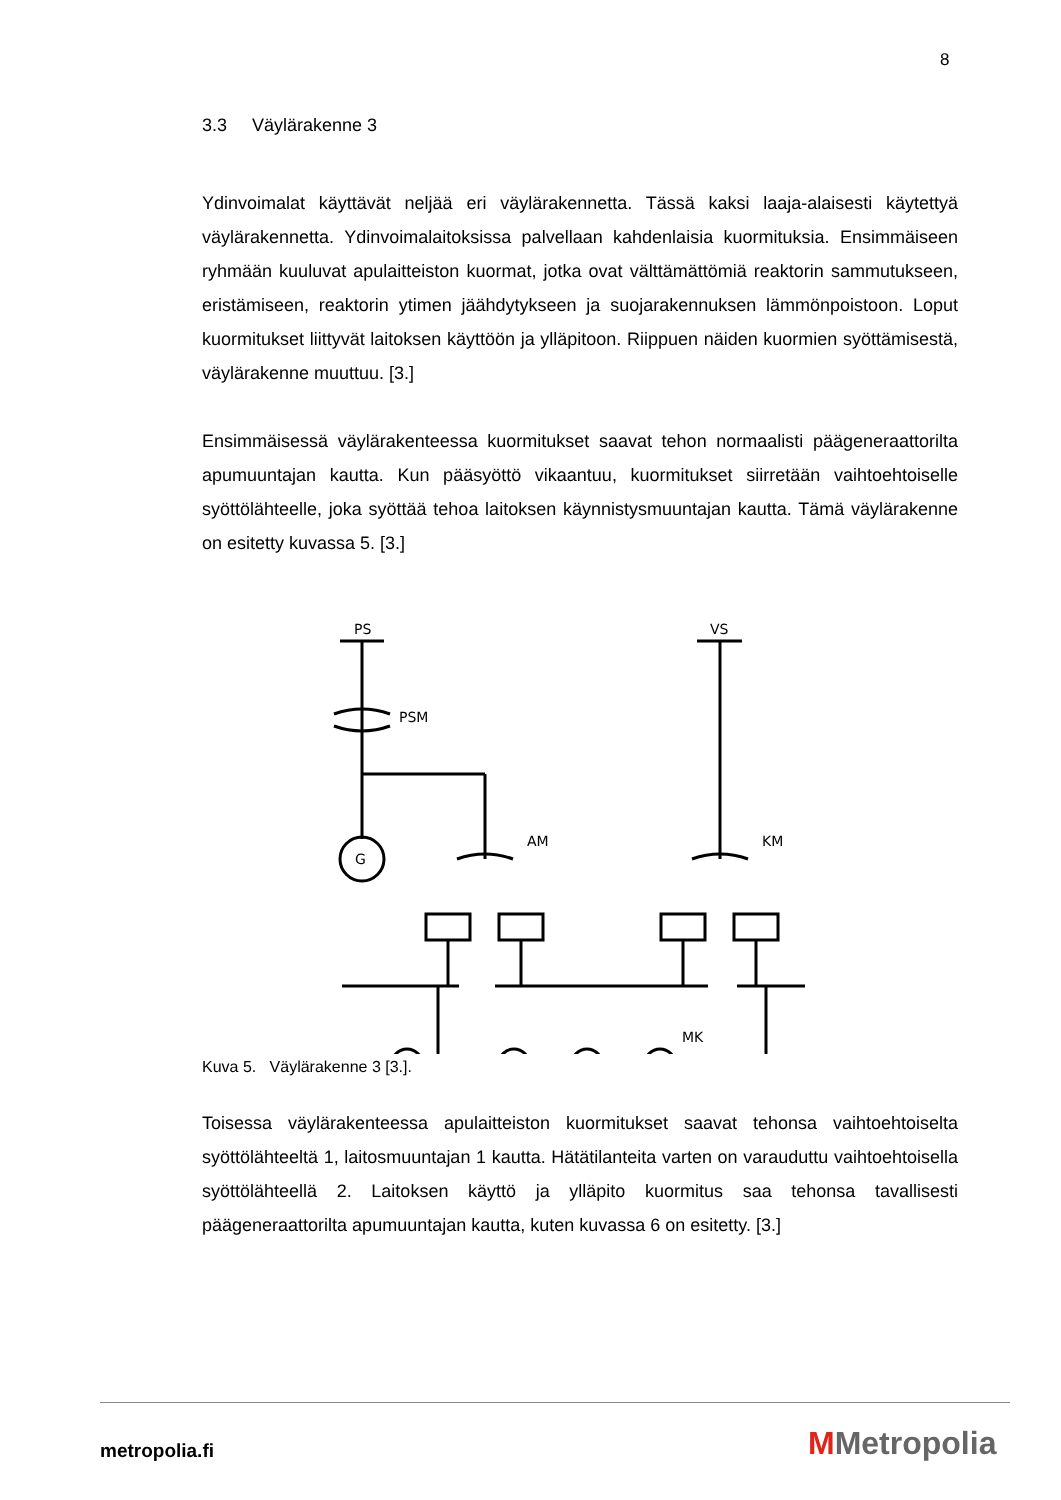8
3.3 Väylärakenne 3
Ydinvoimalat käyttävät neljää eri väylärakennetta. Tässä kaksi laaja-alaisesti käytettyä väylärakennetta. Ydinvoimalaitoksissa palvellaan kahdenlaisia kuormituksia. Ensimmäiseen ryhmään kuuluvat apulaitteiston kuormat, jotka ovat välttämättömiä reaktorin sammutukseen, eristämiseen, reaktorin ytimen jäähdytykseen ja suojarakennuksen lämmönpoistoon. Loput kuormitukset liittyvät laitoksen käyttöön ja ylläpitoon. Riippuen näiden kuormien syöttämisestä, väylärakenne muuttuu. [3.]
Ensimmäisessä väylärakenteessa kuormitukset saavat tehon normaalisti päägeneraattorilta apumuuntajan kautta. Kun pääsyöttö vikaantuu, kuormitukset siirretään vaihtoehtoiselle syöttölähteelle, joka syöttää tehoa laitoksen käynnistysmuuntajan kautta. Tämä väylärakenne on esitetty kuvassa 5. [3.]
PS
VS
PSM
G
AM
KM
MK
Kuva 5. Väylärakenne 3 [3.].
Toisessa väylärakenteessa apulaitteiston kuormitukset saavat tehonsa vaihtoehtoiselta syöttölähteeltä 1, laitosmuuntajan 1 kautta. Hätätilanteita varten on varauduttu vaihtoehtoisella syöttölähteellä 2. Laitoksen käyttö ja ylläpito kuormitus saa tehonsa tavallisesti päägeneraattorilta apumuuntajan kautta, kuten kuvassa 6 on esitetty. [3.]
metropolia.fi MMetropolia